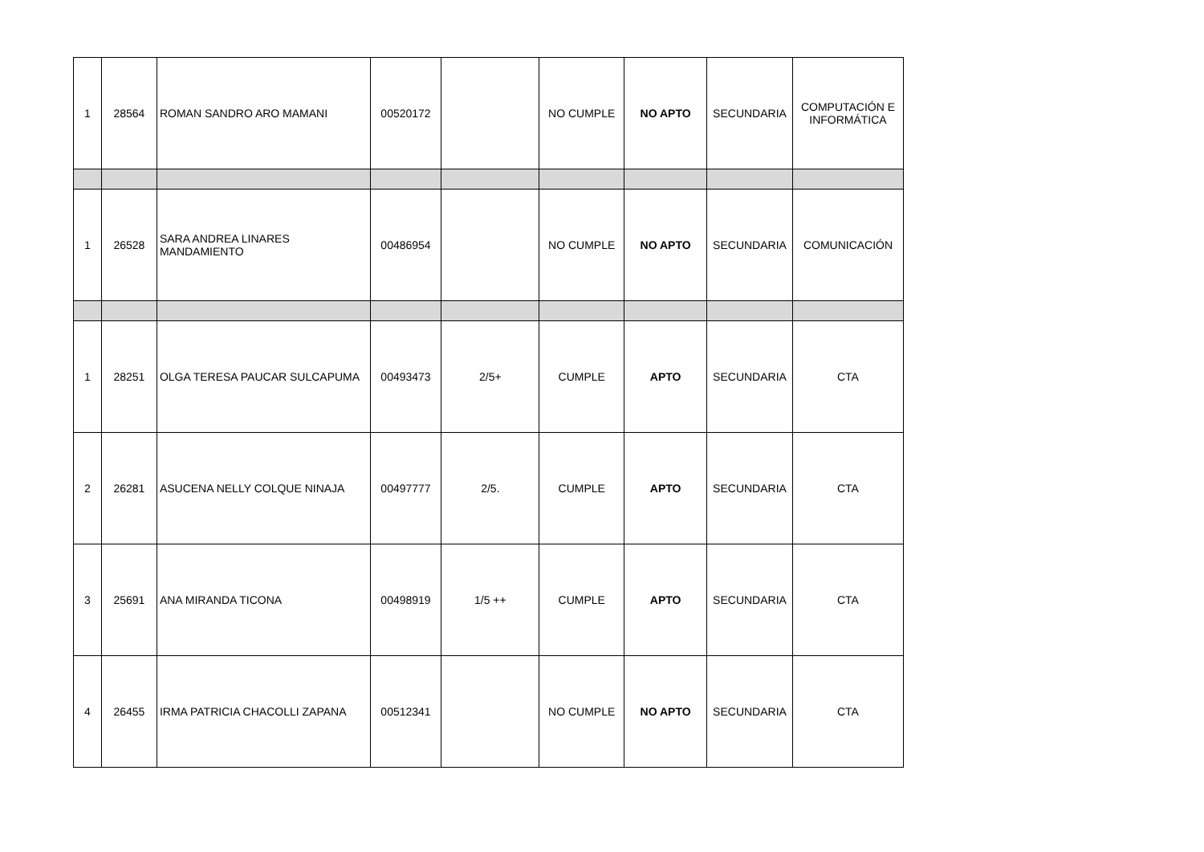| 1 | 28564 | ROMAN SANDRO ARO MAMANI | 00520172 | | NO CUMPLE | NO APTO | SECUNDARIA | COMPUTACIÓN E INFORMÁTICA |
| 1 | 26528 | SARA ANDREA LINARES MANDAMIENTO | 00486954 | | NO CUMPLE | NO APTO | SECUNDARIA | COMUNICACIÓN |
| 1 | 28251 | OLGA TERESA PAUCAR SULCAPUMA | 00493473 | 2/5+ | CUMPLE | APTO | SECUNDARIA | CTA |
| 2 | 26281 | ASUCENA NELLY COLQUE NINAJA | 00497777 | 2/5. | CUMPLE | APTO | SECUNDARIA | CTA |
| 3 | 25691 | ANA MIRANDA TICONA | 00498919 | 1/5 ++ | CUMPLE | APTO | SECUNDARIA | CTA |
| 4 | 26455 | IRMA PATRICIA CHACOLLI ZAPANA | 00512341 | | NO CUMPLE | NO APTO | SECUNDARIA | CTA |